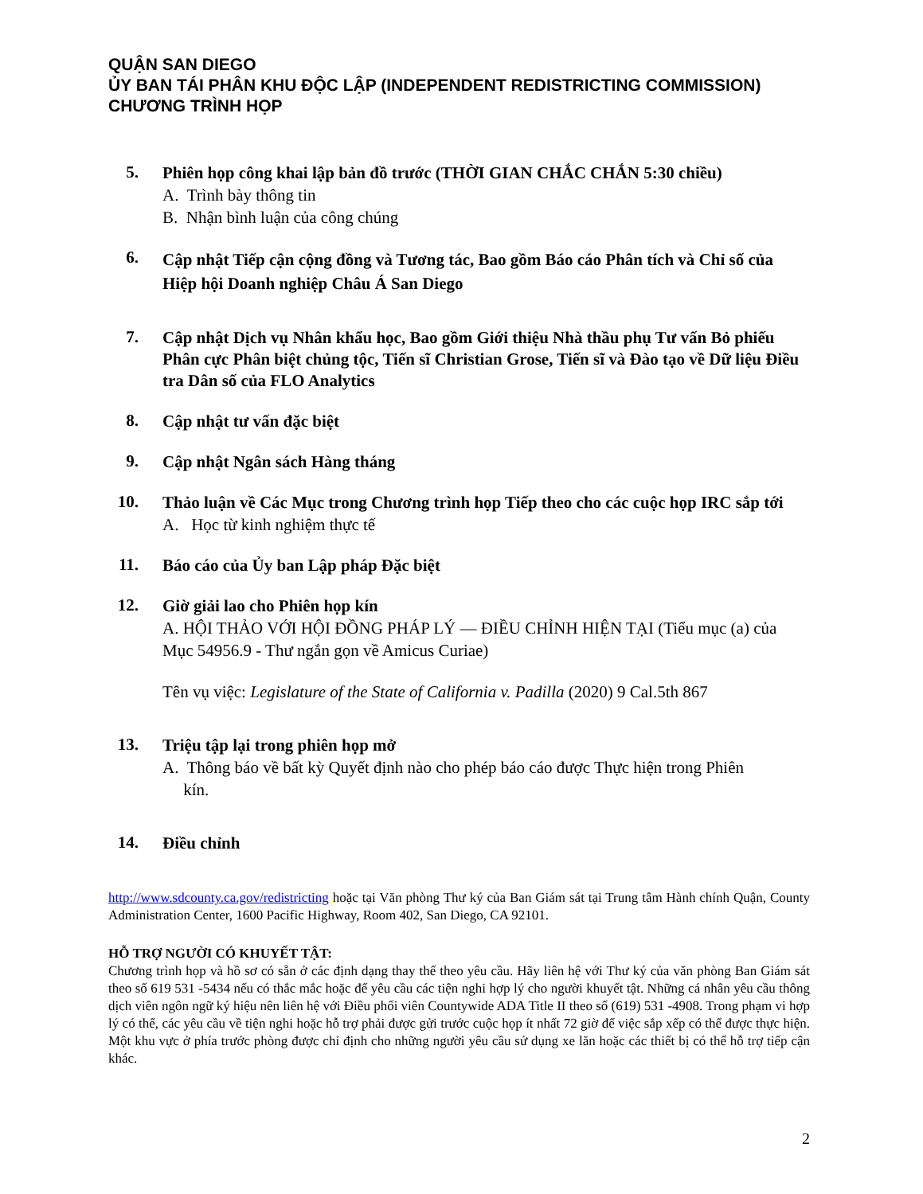QUẬN SAN DIEGO
ỦY BAN TÁI PHÂN KHU ĐỘC LẬP (INDEPENDENT REDISTRICTING COMMISSION)
CHƯƠNG TRÌNH HỌP
5.
Phiên họp công khai lập bản đồ trước (THỜI GIAN CHẮC CHẮN 5:30 chiều)
A. Trình bày thông tin
B. Nhận bình luận của công chúng
6.
Cập nhật Tiếp cận cộng đồng và Tương tác, Bao gồm Báo cáo Phân tích và Chỉ số của Hiệp hội Doanh nghiệp Châu Á San Diego
7.
Cập nhật Dịch vụ Nhân khẩu học, Bao gồm Giới thiệu Nhà thầu phụ Tư vấn Bỏ phiếu Phân cực Phân biệt chủng tộc, Tiến sĩ Christian Grose, Tiến sĩ và Đào tạo về Dữ liệu Điều tra Dân số của FLO Analytics
8.
Cập nhật tư vấn đặc biệt
9.
Cập nhật Ngân sách Hàng tháng
10.
Thảo luận về Các Mục trong Chương trình họp Tiếp theo cho các cuộc họp IRC sắp tới
A. Học từ kinh nghiệm thực tế
11.
Báo cáo của Ủy ban Lập pháp Đặc biệt
12.
Giờ giải lao cho Phiên họp kín
A. HỘI THẢO VỚI HỘI ĐỒNG PHÁP LÝ — ĐIỀU CHỈNH HIỆN TẠI (Tiểu mục (a) của Mục 54956.9 - Thư ngắn gọn về Amicus Curiae)
Tên vụ việc: Legislature of the State of California v. Padilla (2020) 9 Cal.5th 867
13.
Triệu tập lại trong phiên họp mở
A. Thông báo về bất kỳ Quyết định nào cho phép báo cáo được Thực hiện trong Phiên
kín.
14.
Điều chỉnh
http://www.sdcounty.ca.gov/redistricting hoặc tại Văn phòng Thư ký của Ban Giám sát tại Trung tâm Hành chính Quận, County Administration Center, 1600 Pacific Highway, Room 402, San Diego, CA 92101.
HỖ TRỢ NGƯỜI CÓ KHUYẾT TẬT:
Chương trình họp và hồ sơ có sẵn ở các định dạng thay thế theo yêu cầu. Hãy liên hệ với Thư ký của văn phòng Ban Giám sát theo số 619 531 -5434 nếu có thắc mắc hoặc để yêu cầu các tiện nghi hợp lý cho người khuyết tật. Những cá nhân yêu cầu thông dịch viên ngôn ngữ ký hiệu nên liên hệ với Điều phối viên Countywide ADA Title II theo số (619) 531 -4908. Trong phạm vi hợp lý có thể, các yêu cầu về tiện nghi hoặc hỗ trợ phải được gửi trước cuộc họp ít nhất 72 giờ để việc sắp xếp có thể được thực hiện. Một khu vực ở phía trước phòng được chỉ định cho những người yêu cầu sử dụng xe lăn hoặc các thiết bị có thể hỗ trợ tiếp cận khác.
2